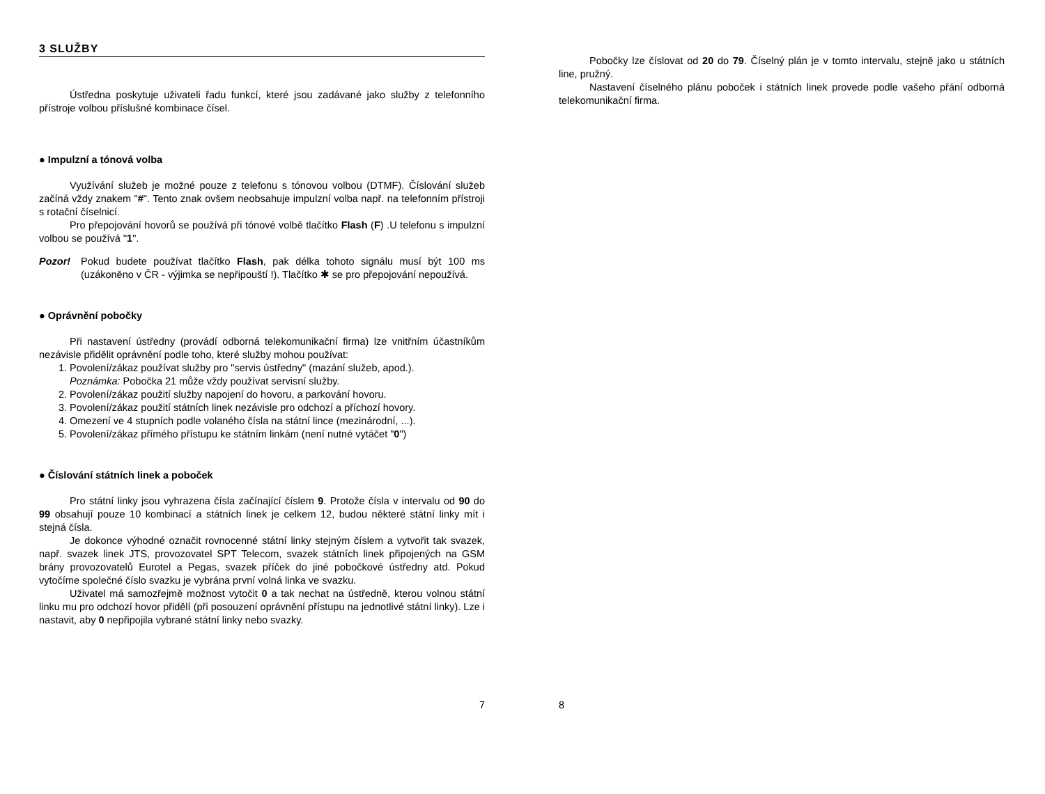3 SLUŽBY
Ústředna poskytuje uživateli řadu funkcí, které jsou zadávané jako služby z telefonního přístroje volbou příslušné kombinace čísel.
● Impulzní a tónová volba
Využívání služeb je možné pouze z telefonu s tónovou volbou (DTMF). Číslování služeb začíná vždy znakem "#". Tento znak ovšem neobsahuje impulzní volba např. na telefonním přístroji s rotační číselnicí.
Pro přepojování hovorů se používá při tónové volbě tlačítko Flash (F) .U telefonu s impulzní volbou se používá "1".
Pozor! Pokud budete používat tlačítko Flash, pak délka tohoto signálu musí být 100 ms (uzákoněno v ČR - výjimka se nepřipouští !). Tlačítko ✱ se pro přepojování nepoužívá.
● Oprávnění pobočky
Při nastavení ústředny (provádí odborná telekomunikační firma) lze vnitřním účastníkům nezávisle přidělit oprávnění podle toho, které služby mohou používat:
1. Povolení/zákaz používat služby pro "servis ústředny" (mazání služeb, apod.).
Poznámka: Pobočka 21 může vždy používat servisní služby.
2. Povolení/zákaz použití služby napojení do hovoru, a parkování hovoru.
3. Povolení/zákaz použití státních linek nezávisle pro odchozí a příchozí hovory.
4. Omezení ve 4 stupních podle volaného čísla na státní lince (mezinárodní, ...).
5. Povolení/zákaz přímého přístupu ke státním linkám (není nutné vytáčet "0")
● Číslování státních linek a poboček
Pro státní linky jsou vyhrazena čísla začínající číslem 9. Protože čísla v intervalu od 90 do 99 obsahují pouze 10 kombinací a státních linek je celkem 12, budou některé státní linky mít i stejná čísla.
Je dokonce výhodné označit rovnocenné státní linky stejným číslem a vytvořit tak svazek, např. svazek linek JTS, provozovatel SPT Telecom, svazek státních linek připojených na GSM brány provozovatelů Eurotel a Pegas, svazek příček do jiné pobočkové ústředny atd. Pokud vytočíme společné číslo svazku je vybrána první volná linka ve svazku.
Uživatel má samozřejmě možnost vytočit 0 a tak nechat na ústředně, kterou volnou státní linku mu pro odchozí hovor přidělí (při posouzení oprávnění přístupu na jednotlivé státní linky). Lze i nastavit, aby 0 nepřipojila vybrané státní linky nebo svazky.
7
Pobočky lze číslovat od 20 do 79. Číselný plán je v tomto intervalu, stejně jako u státních line, pružný.
Nastavení číselného plánu poboček i státních linek provede podle vašeho přání odborná telekomunikační firma.
8